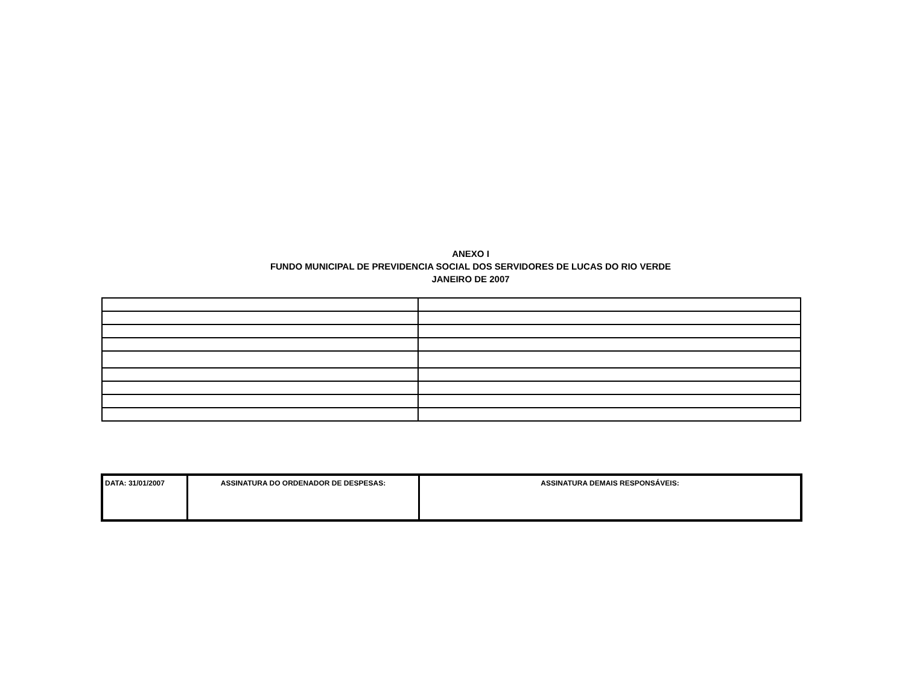ANEXO I
FUNDO MUNICIPAL DE PREVIDENCIA SOCIAL DOS SERVIDORES DE LUCAS DO RIO VERDE
JANEIRO DE 2007
| DATA: 31/01/2007 | ASSINATURA DO ORDENADOR DE DESPESAS: | ASSINATURA DEMAIS RESPONSÁVEIS: |